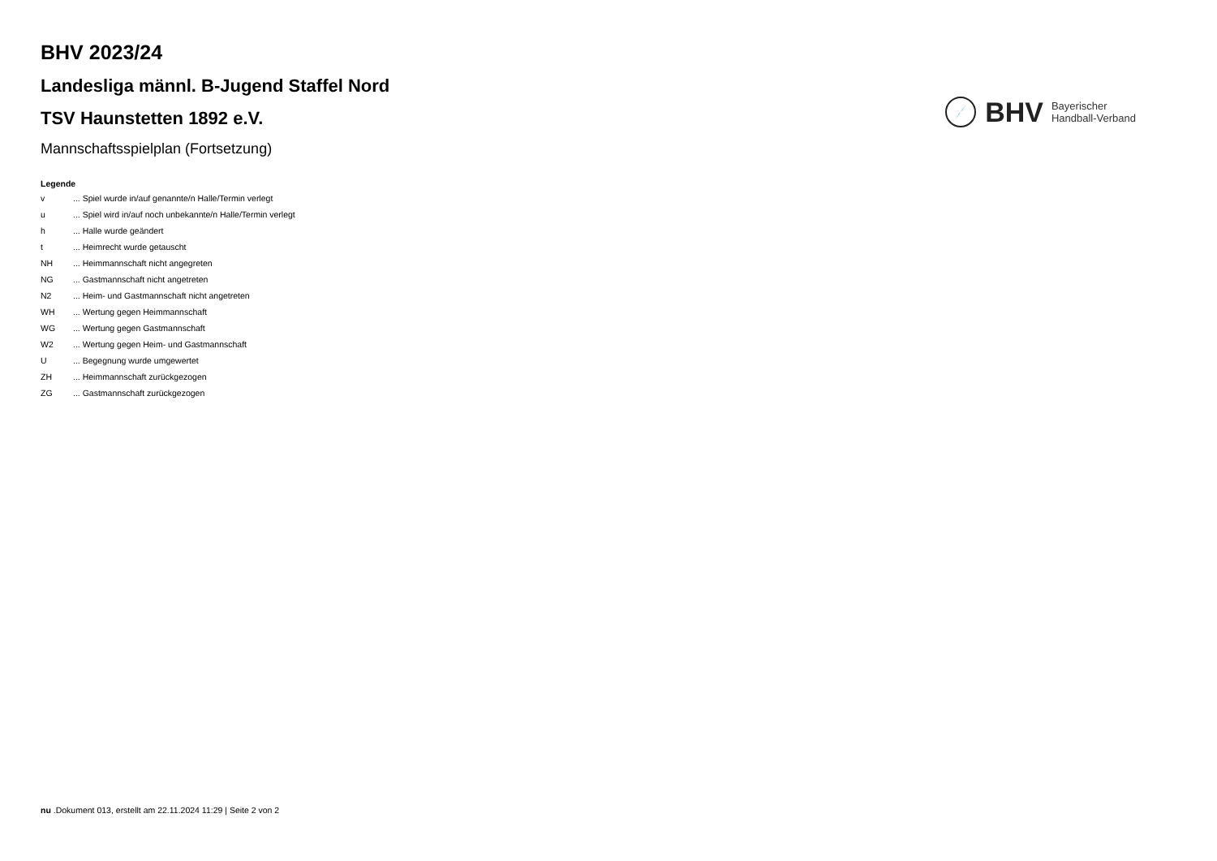BHV 2023/24
Landesliga männl. B-Jugend Staffel Nord
TSV Haunstetten 1892 e.V.
Mannschaftsspielplan (Fortsetzung)
BHV
Bayerischer
Handball-Verband
Legende
| v | ... Spiel wurde in/auf genannte/n Halle/Termin verlegt |
| u | ... Spiel wird in/auf noch unbekannte/n Halle/Termin verlegt |
| h | ... Halle wurde geändert |
| t | ... Heimrecht wurde getauscht |
| NH | ... Heimmannschaft nicht angegreten |
| NG | ... Gastmannschaft nicht angetreten |
| N2 | ... Heim- und Gastmannschaft nicht angetreten |
| WH | ... Wertung gegen Heimmannschaft |
| WG | ... Wertung gegen Gastmannschaft |
| W2 | ... Wertung gegen Heim- und Gastmannschaft |
| U | ... Begegnung wurde umgewertet |
| ZH | ... Heimmannschaft zurückgezogen |
| ZG | ... Gastmannschaft zurückgezogen |
nu .Dokument 013, erstellt am 22.11.2024 11:29 | Seite 2 von 2